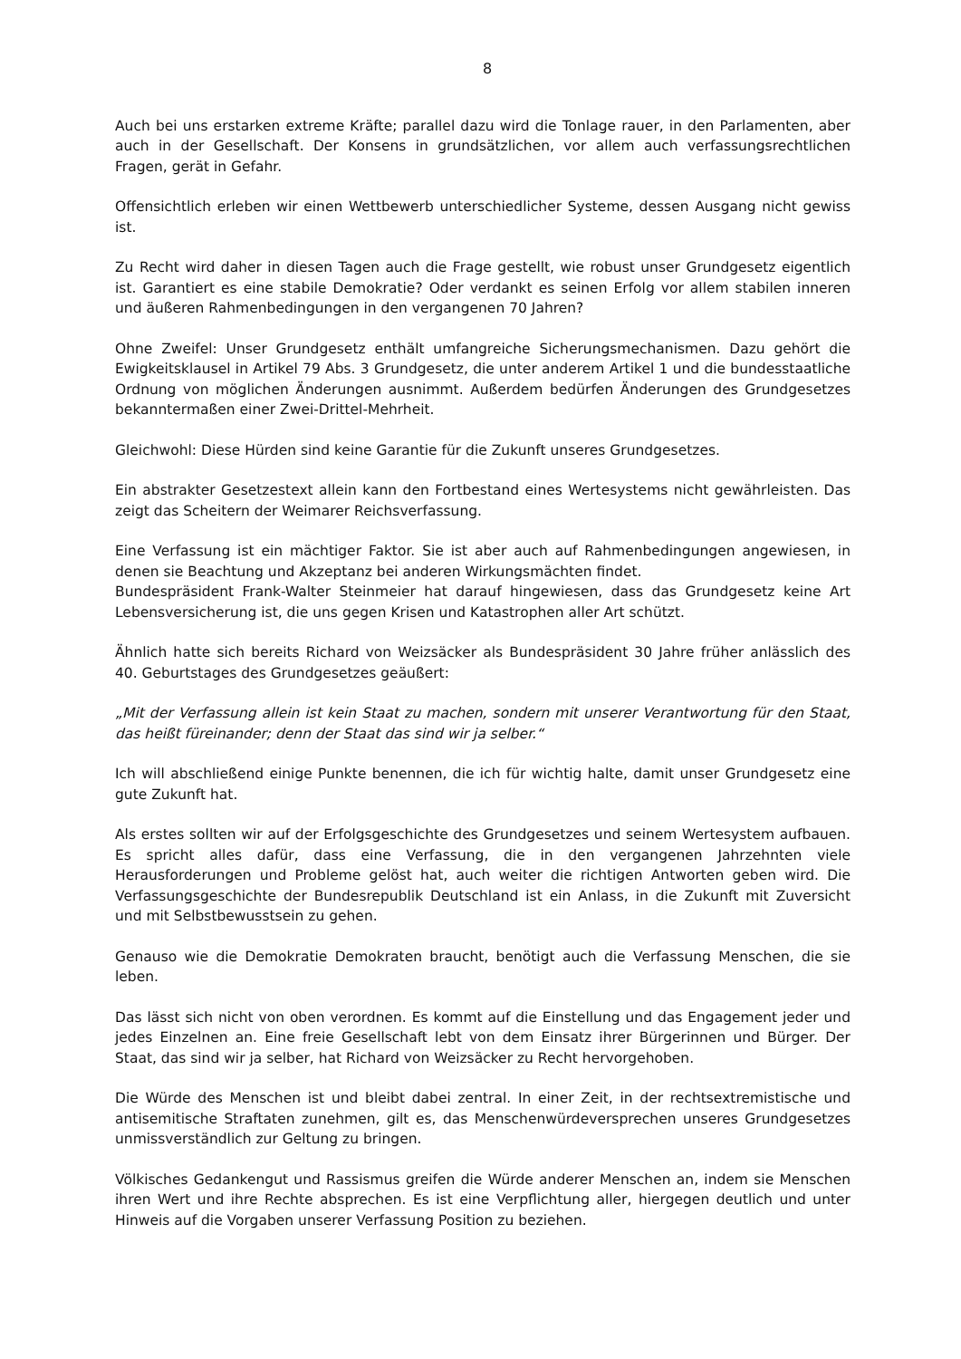8
Auch bei uns erstarken extreme Kräfte; parallel dazu wird die Tonlage rauer, in den Parlamenten, aber auch in der Gesellschaft. Der Konsens in grundsätzlichen, vor allem auch verfassungsrechtlichen Fragen, gerät in Gefahr.
Offensichtlich erleben wir einen Wettbewerb unterschiedlicher Systeme, dessen Ausgang nicht gewiss ist.
Zu Recht wird daher in diesen Tagen auch die Frage gestellt, wie robust unser Grundgesetz eigentlich ist. Garantiert es eine stabile Demokratie? Oder verdankt es seinen Erfolg vor allem stabilen inneren und äußeren Rahmenbedingungen in den vergangenen 70 Jahren?
Ohne Zweifel: Unser Grundgesetz enthält umfangreiche Sicherungsmechanismen. Dazu gehört die Ewigkeitsklausel in Artikel 79 Abs. 3 Grundgesetz, die unter anderem Artikel 1 und die bundesstaatliche Ordnung von möglichen Änderungen ausnimmt. Außerdem bedürfen Änderungen des Grundgesetzes bekanntermaßen einer Zwei-Drittel-Mehrheit.
Gleichwohl: Diese Hürden sind keine Garantie für die Zukunft unseres Grundgesetzes.
Ein abstrakter Gesetzestext allein kann den Fortbestand eines Wertesystems nicht gewährleisten. Das zeigt das Scheitern der Weimarer Reichsverfassung.
Eine Verfassung ist ein mächtiger Faktor. Sie ist aber auch auf Rahmenbedingungen angewiesen, in denen sie Beachtung und Akzeptanz bei anderen Wirkungsmächten findet.
Bundespräsident Frank-Walter Steinmeier hat darauf hingewiesen, dass das Grundgesetz keine Art Lebensversicherung ist, die uns gegen Krisen und Katastrophen aller Art schützt.
Ähnlich hatte sich bereits Richard von Weizsäcker als Bundespräsident 30 Jahre früher anlässlich des 40. Geburtstages des Grundgesetzes geäußert:
„Mit der Verfassung allein ist kein Staat zu machen, sondern mit unserer Verantwortung für den Staat, das heißt füreinander; denn der Staat das sind wir ja selber.“
Ich will abschließend einige Punkte benennen, die ich für wichtig halte, damit unser Grundgesetz eine gute Zukunft hat.
Als erstes sollten wir auf der Erfolgsgeschichte des Grundgesetzes und seinem Wertesystem aufbauen. Es spricht alles dafür, dass eine Verfassung, die in den vergangenen Jahrzehnten viele Herausforderungen und Probleme gelöst hat, auch weiter die richtigen Antworten geben wird. Die Verfassungsgeschichte der Bundesrepublik Deutschland ist ein Anlass, in die Zukunft mit Zuversicht und mit Selbstbewusstsein zu gehen.
Genauso wie die Demokratie Demokraten braucht, benötigt auch die Verfassung Menschen, die sie leben.
Das lässt sich nicht von oben verordnen. Es kommt auf die Einstellung und das Engagement jeder und jedes Einzelnen an. Eine freie Gesellschaft lebt von dem Einsatz ihrer Bürgerinnen und Bürger. Der Staat, das sind wir ja selber, hat Richard von Weizsäcker zu Recht hervorgehoben.
Die Würde des Menschen ist und bleibt dabei zentral. In einer Zeit, in der rechtsextremistische und antisemitische Straftaten zunehmen, gilt es, das Menschenwürdeversprechen unseres Grundgesetzes unmissverständlich zur Geltung zu bringen.
Völkisches Gedankengut und Rassismus greifen die Würde anderer Menschen an, indem sie Menschen ihren Wert und ihre Rechte absprechen. Es ist eine Verpflichtung aller, hiergegen deutlich und unter Hinweis auf die Vorgaben unserer Verfassung Position zu beziehen.